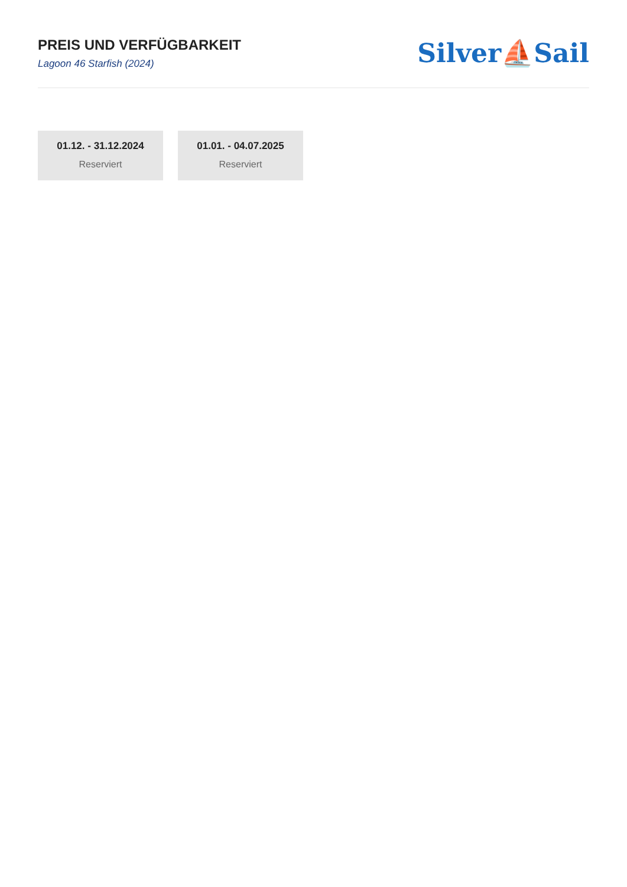PREIS UND VERFÜGBARKEIT
Lagoon 46 Starfish (2024)
Silver⛵Sail
01.12. - 31.12.2024
Reserviert
01.01. - 04.07.2025
Reserviert